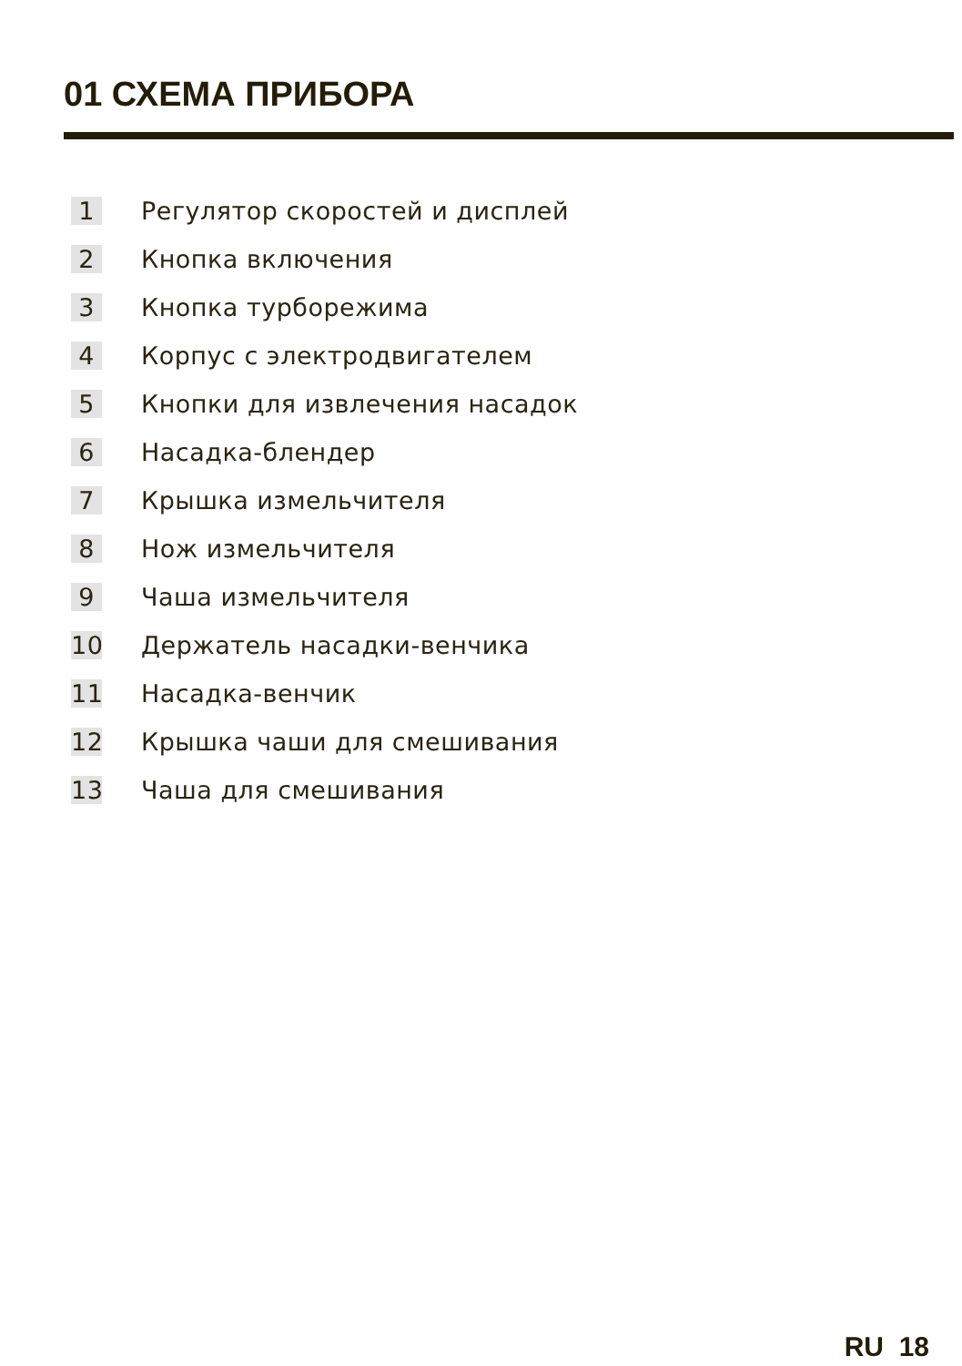01 СХЕМА ПРИБОРА
1 Регулятор скоростей и дисплей
2 Кнопка включения
3 Кнопка турборежима
4 Корпус с электродвигателем
5 Кнопки для извлечения насадок
6 Насадка-блендер
7 Крышка измельчителя
8 Нож измельчителя
9 Чаша измельчителя
10 Держатель насадки-венчика
11 Насадка-венчик
12 Крышка чаши для смешивания
13 Чаша для смешивания
RU 18